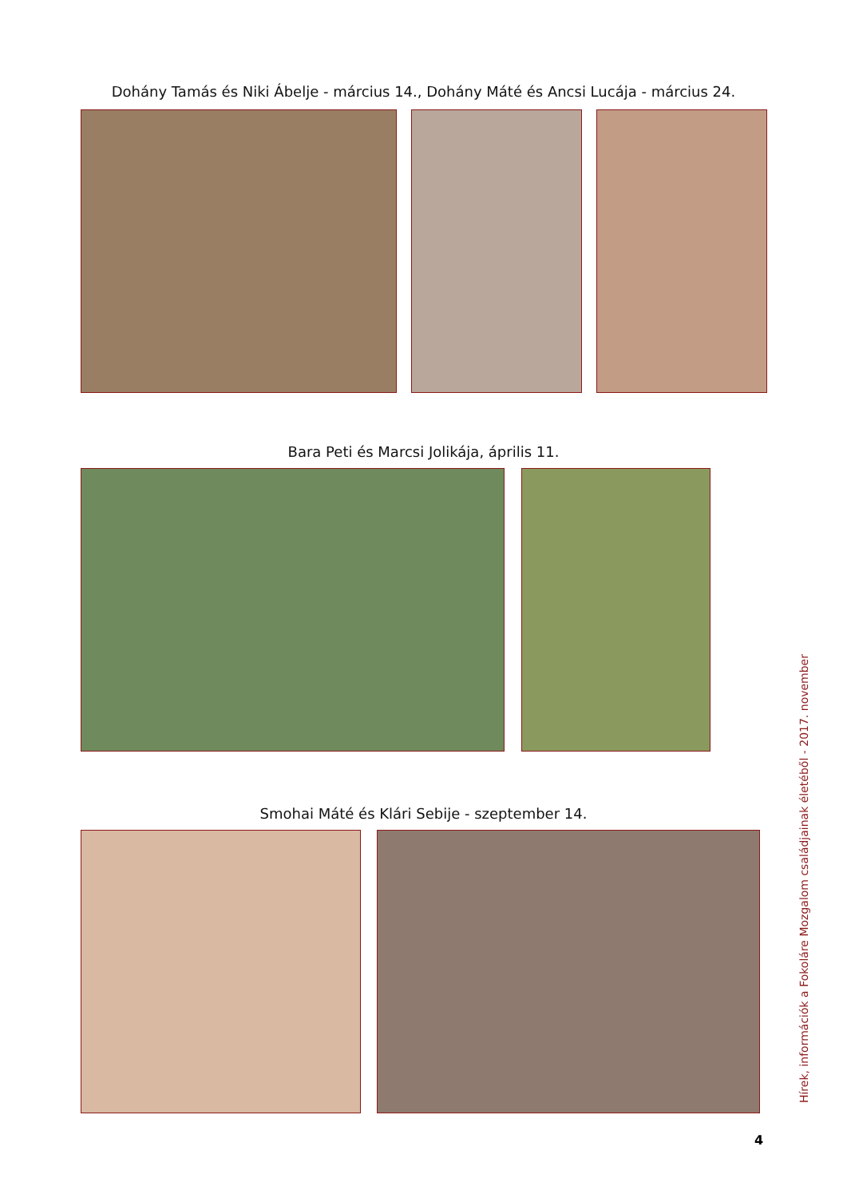Dohány Tamás és Niki Ábelje - március 14., Dohány Máté és Ancsi Lucája - március 24.
Bara Peti és Marcsi Jolikája, április 11.
Smohai Máté és Klári Sebije - szeptember 14.
Hírek, információk a Fokoláre Mozgalom családjainak életéből - 2017. november
4